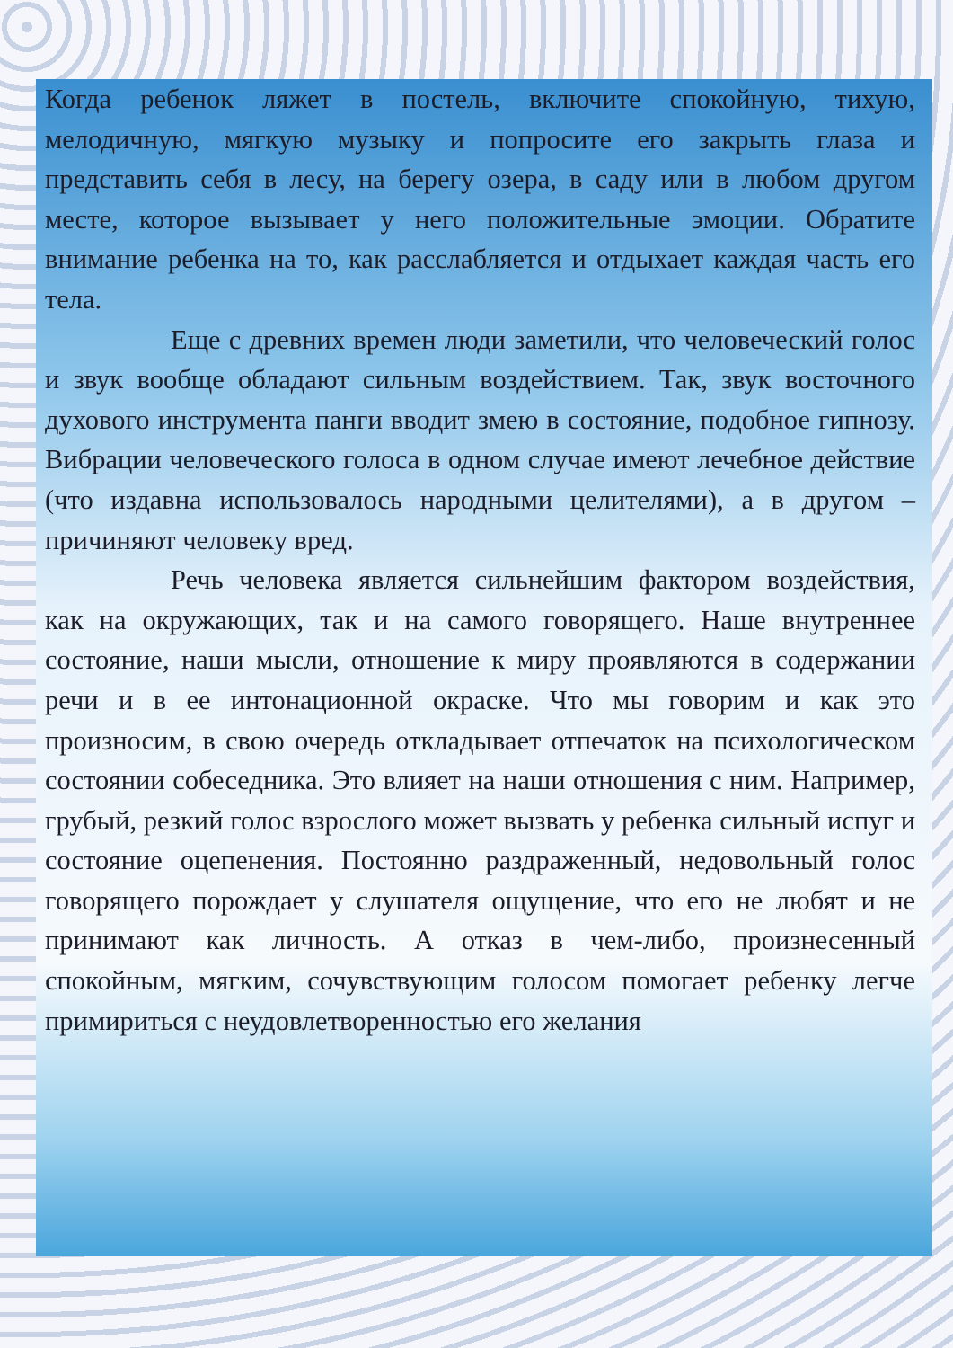Когда ребенок ляжет в постель, включите спокойную, тихую, мелодичную, мягкую музыку и попросите его закрыть глаза и представить себя в лесу, на берегу озера, в саду или в любом другом месте, которое вызывает у него положительные эмоции. Обратите внимание ребенка на то, как расслабляется и отдыхает каждая часть его тела.
Еще с древних времен люди заметили, что человеческий голос и звук вообще обладают сильным воздействием. Так, звук восточного духового инструмента панги вводит змею в состояние, подобное гипнозу. Вибрации человеческого голоса в одном случае имеют лечебное действие (что издавна использовалось народными целителями), а в другом – причиняют человеку вред.
Речь человека является сильнейшим фактором воздействия, как на окружающих, так и на самого говорящего. Наше внутреннее состояние, наши мысли, отношение к миру проявляются в содержании речи и в ее интонационной окраске. Что мы говорим и как это произносим, в свою очередь откладывает отпечаток на психологическом состоянии собеседника. Это влияет на наши отношения с ним. Например, грубый, резкий голос взрослого может вызвать у ребенка сильный испуг и состояние оцепенения. Постоянно раздраженный, недовольный голос говорящего порождает у слушателя ощущение, что его не любят и не принимают как личность. А отказ в чем-либо, произнесенный спокойным, мягким, сочувствующим голосом помогает ребенку легче примириться с неудовлетворенностью его желания